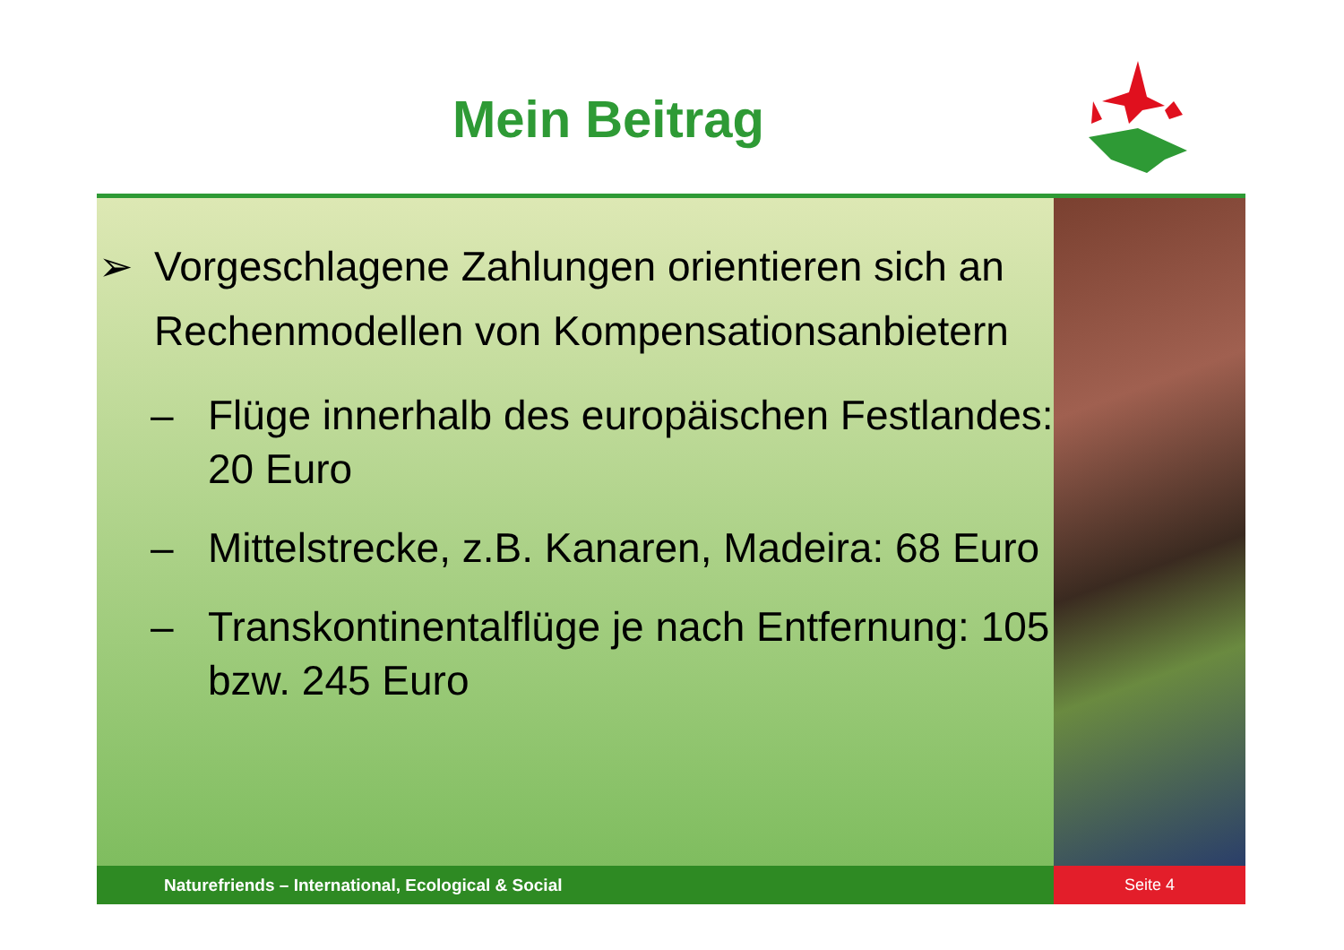Mein Beitrag
➢ Vorgeschlagene Zahlungen orientieren sich an Rechenmodellen von Kompensationsanbietern
– Flüge innerhalb des europäischen Festlandes: 20 Euro
– Mittelstrecke, z.B. Kanaren, Madeira: 68 Euro
– Transkontinentalflüge je nach Entfernung: 105 bzw. 245 Euro
Naturefriends – International, Ecological & Social Seite 4